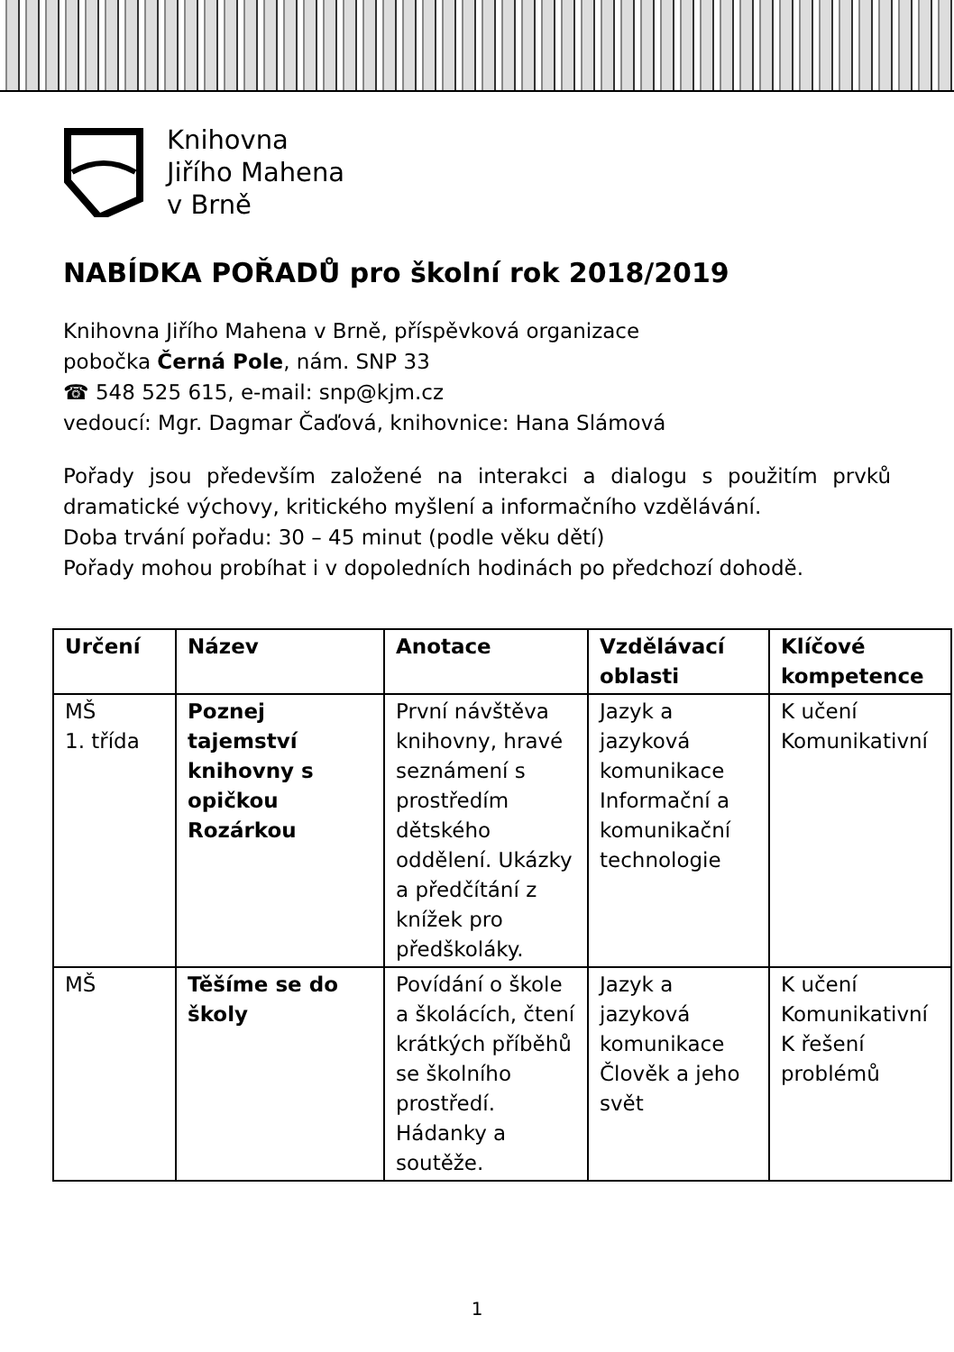Knihovna
Jiřího Mahena
v Brně
NABÍDKA POŘADŮ pro školní rok 2018/2019
Knihovna Jiřího Mahena v Brně, příspěvková organizace
pobočka Černá Pole, nám. SNP 33
☎ 548 525 615, e-mail: snp@kjm.cz
vedoucí: Mgr. Dagmar Čaďová, knihovnice: Hana Slámová
Pořady jsou především založené na interakci a dialogu s použitím prvků dramatické výchovy, kritického myšlení a informačního vzdělávání.
Doba trvání pořadu: 30 – 45 minut (podle věku dětí)
Pořady mohou probíhat i v dopoledních hodinách po předchozí dohodě.
| Určení | Název | Anotace | Vzdělávací oblasti | Klíčové kompetence |
| --- | --- | --- | --- | --- |
| MŠ 1. třída | Poznej tajemství knihovny s opičkou Rozárkou | První návštěva knihovny, hravé seznámení s prostředím dětského oddělení. Ukázky a předčítání z knížek pro předškoláky. | Jazyk a jazyková komunikace Informační a komunikační technologie | K učení Komunikativní |
| MŠ | Těšíme se do školy | Povídání o škole a školácích, čtení krátkých příběhů se školního prostředí. Hádanky a soutěže. | Jazyk a jazyková komunikace Člověk a jeho svět | K učení Komunikativní K řešení problémů |
1